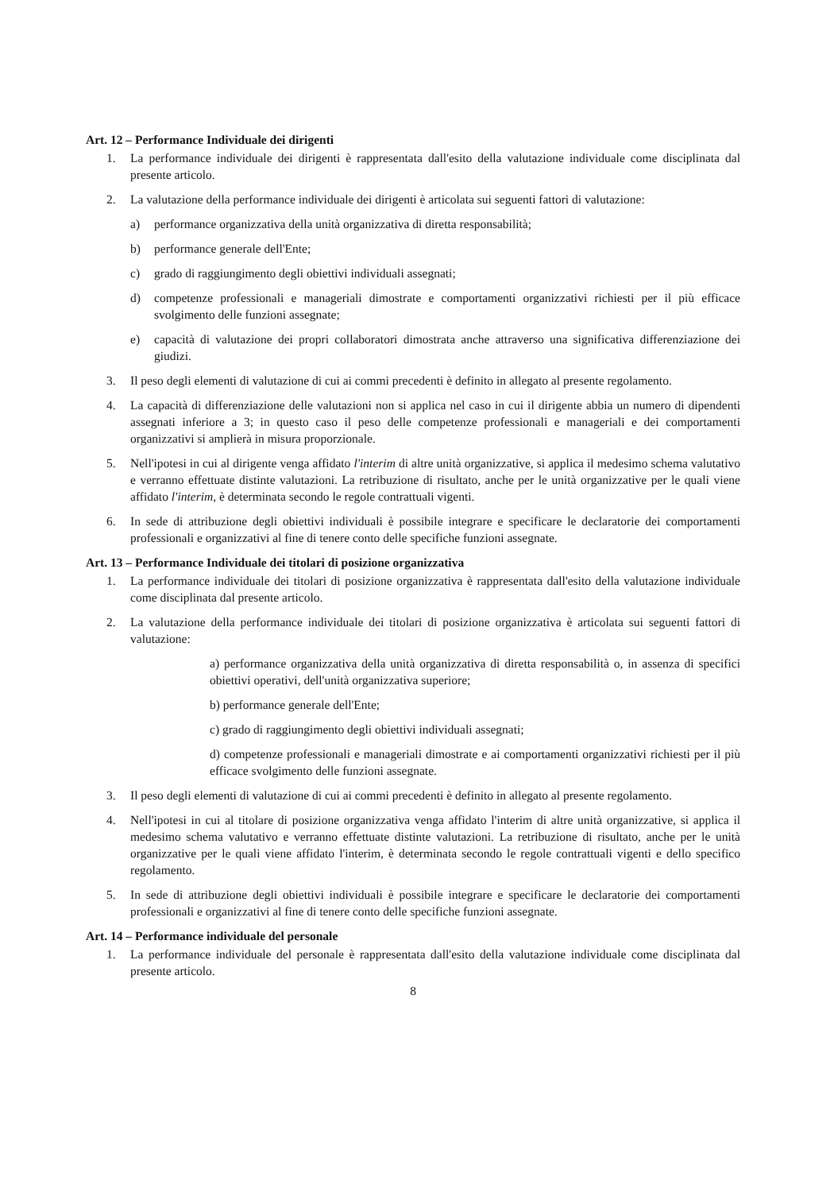Art. 12 – Performance Individuale dei dirigenti
1. La performance individuale dei dirigenti è rappresentata dall'esito della valutazione individuale come disciplinata dal presente articolo.
2. La valutazione della performance individuale dei dirigenti è articolata sui seguenti fattori di valutazione:
a) performance organizzativa della unità organizzativa di diretta responsabilità;
b) performance generale dell'Ente;
c) grado di raggiungimento degli obiettivi individuali assegnati;
d) competenze professionali e manageriali dimostrate e comportamenti organizzativi richiesti per il più efficace svolgimento delle funzioni assegnate;
e) capacità di valutazione dei propri collaboratori dimostrata anche attraverso una significativa differenziazione dei giudizi.
3. Il peso degli elementi di valutazione di cui ai commi precedenti è definito in allegato al presente regolamento.
4. La capacità di differenziazione delle valutazioni non si applica nel caso in cui il dirigente abbia un numero di dipendenti assegnati inferiore a 3; in questo caso il peso delle competenze professionali e manageriali e dei comportamenti organizzativi si amplierà in misura proporzionale.
5. Nell'ipotesi in cui al dirigente venga affidato l'interim di altre unità organizzative, si applica il medesimo schema valutativo e verranno effettuate distinte valutazioni. La retribuzione di risultato, anche per le unità organizzative per le quali viene affidato l'interim, è determinata secondo le regole contrattuali vigenti.
6. In sede di attribuzione degli obiettivi individuali è possibile integrare e specificare le declaratorie dei comportamenti professionali e organizzativi al fine di tenere conto delle specifiche funzioni assegnate.
Art. 13 – Performance Individuale dei titolari di posizione organizzativa
1. La performance individuale dei titolari di posizione organizzativa è rappresentata dall'esito della valutazione individuale come disciplinata dal presente articolo.
2. La valutazione della performance individuale dei titolari di posizione organizzativa è articolata sui seguenti fattori di valutazione:
a) performance organizzativa della unità organizzativa di diretta responsabilità o, in assenza di specifici obiettivi operativi, dell'unità organizzativa superiore;
b) performance generale dell'Ente;
c) grado di raggiungimento degli obiettivi individuali assegnati;
d) competenze professionali e manageriali dimostrate e ai comportamenti organizzativi richiesti per il più efficace svolgimento delle funzioni assegnate.
3. Il peso degli elementi di valutazione di cui ai commi precedenti è definito in allegato al presente regolamento.
4. Nell'ipotesi in cui al titolare di posizione organizzativa venga affidato l'interim di altre unità organizzative, si applica il medesimo schema valutativo e verranno effettuate distinte valutazioni. La retribuzione di risultato, anche per le unità organizzative per le quali viene affidato l'interim, è determinata secondo le regole contrattuali vigenti e dello specifico regolamento.
5. In sede di attribuzione degli obiettivi individuali è possibile integrare e specificare le declaratorie dei comportamenti professionali e organizzativi al fine di tenere conto delle specifiche funzioni assegnate.
Art. 14 – Performance individuale del personale
1. La performance individuale del personale è rappresentata dall'esito della valutazione individuale come disciplinata dal presente articolo.
8